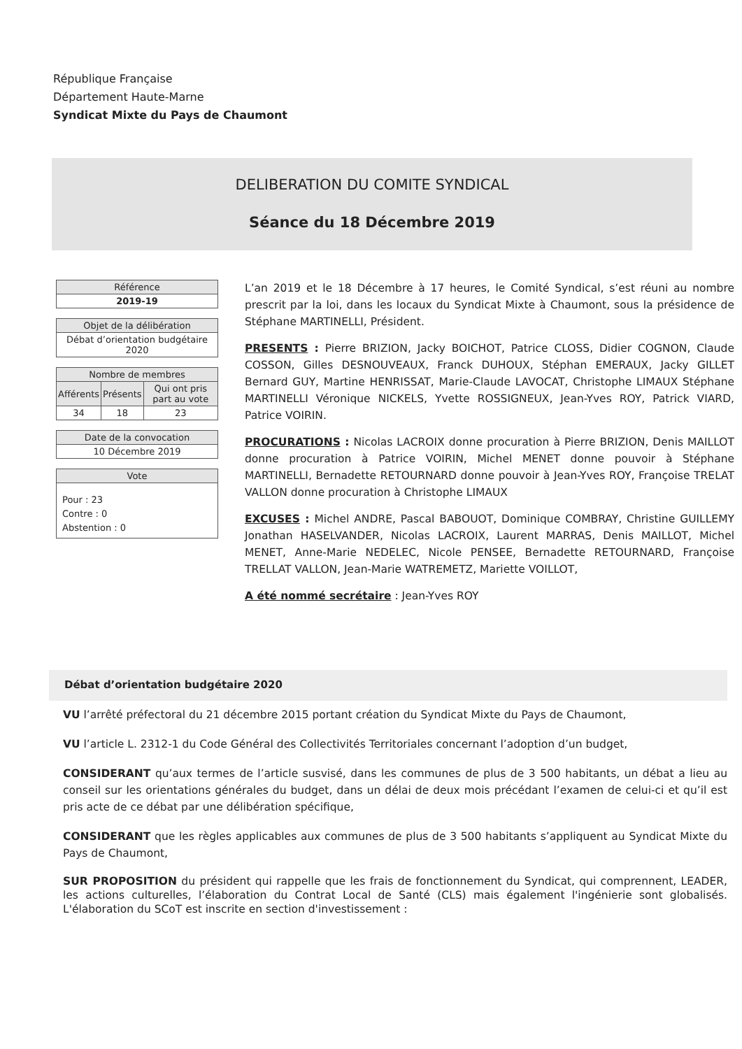République Française
Département Haute-Marne
Syndicat Mixte du Pays de Chaumont
DELIBERATION DU COMITE SYNDICAL
Séance du 18 Décembre 2019
| Référence |
| --- |
| 2019-19 |
| Objet de la délibération |
| --- |
| Débat d’orientation budgétaire 2020 |
| Nombre de membres | | |
| --- | --- | --- |
| Afférents | Présents | Qui ont pris part au vote |
| 34 | 18 | 23 |
| Date de la convocation |
| --- |
| 10 Décembre 2019 |
| Vote |
| --- |
| Pour : 23 Contre : 0 Abstention : 0 |
L’an 2019 et le 18 Décembre à 17 heures, le Comité Syndical, s’est réuni au nombre prescrit par la loi, dans les locaux du Syndicat Mixte à Chaumont, sous la présidence de Stéphane MARTINELLI, Président.
PRESENTS : Pierre BRIZION, Jacky BOICHOT, Patrice CLOSS, Didier COGNON, Claude COSSON, Gilles DESNOUVEAUX, Franck DUHOUX, Stéphan EMERAUX, Jacky GILLET Bernard GUY, Martine HENRISSAT, Marie-Claude LAVOCAT, Christophe LIMAUX Stéphane MARTINELLI Véronique NICKELS, Yvette ROSSIGNEUX, Jean-Yves ROY, Patrick VIARD, Patrice VOIRIN.
PROCURATIONS : Nicolas LACROIX donne procuration à Pierre BRIZION, Denis MAILLOT donne procuration à Patrice VOIRIN, Michel MENET donne pouvoir à Stéphane MARTINELLI, Bernadette RETOURNARD donne pouvoir à Jean-Yves ROY, Françoise TRELAT VALLON donne procuration à Christophe LIMAUX
EXCUSES : Michel ANDRE, Pascal BABOUOT, Dominique COMBRAY, Christine GUILLEMY Jonathan HASELVANDER, Nicolas LACROIX, Laurent MARRAS, Denis MAILLOT, Michel MENET, Anne-Marie NEDELEC, Nicole PENSEE, Bernadette RETOURNARD, Françoise TRELLAT VALLON, Jean-Marie WATREMETZ, Mariette VOILLOT,
A été nommé secrétaire : Jean-Yves ROY
Débat d’orientation budgétaire 2020
VU l’arrêté préfectoral du 21 décembre 2015 portant création du Syndicat Mixte du Pays de Chaumont,
VU l’article L. 2312-1 du Code Général des Collectivités Territoriales concernant l’adoption d’un budget,
CONSIDERANT qu’aux termes de l’article susvisé, dans les communes de plus de 3 500 habitants, un débat a lieu au conseil sur les orientations générales du budget, dans un délai de deux mois précédant l’examen de celui-ci et qu’il est pris acte de ce débat par une délibération spécifique,
CONSIDERANT que les règles applicables aux communes de plus de 3 500 habitants s’appliquent au Syndicat Mixte du Pays de Chaumont,
SUR PROPOSITION du président qui rappelle que les frais de fonctionnement du Syndicat, qui comprennent, LEADER, les actions culturelles, l’élaboration du Contrat Local de Santé (CLS) mais également l'ingénierie sont globalisés. L'élaboration du SCoT est inscrite en section d'investissement :